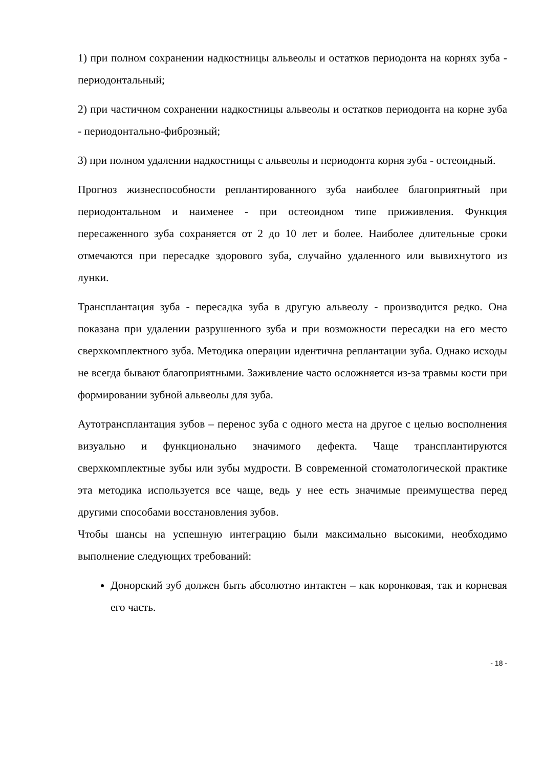1) при полном сохранении надкостницы альвеолы и остатков периодонта на корнях зуба - периодонтальный;
2) при частичном сохранении надкостницы альвеолы и остатков периодонта на корне зуба - периодонтально-фиброзный;
3) при полном удалении надкостницы с альвеолы и периодонта корня зуба - остеоидный.
Прогноз жизнеспособности реплантированного зуба наиболее благоприятный при периодонтальном и наименее - при остеоидном типе приживления. Функция пересаженного зуба сохраняется от 2 до 10 лет и более. Наиболее длительные сроки отмечаются при пересадке здорового зуба, случайно удаленного или вывихнутого из лунки.
Трансплантация зуба - пересадка зуба в другую альвеолу - производится редко. Она показана при удалении разрушенного зуба и при возможности пересадки на его место сверхкомплектного зуба. Методика операции идентична реплантации зуба. Однако исходы не всегда бывают благоприятными. Заживление часто осложняется из-за травмы кости при формировании зубной альвеолы для зуба.
Аутотрансплантация зубов – перенос зуба с одного места на другое с целью восполнения визуально и функционально значимого дефекта. Чаще трансплантируются сверхкомплектные зубы или зубы мудрости. В современной стоматологической практике эта методика используется все чаще, ведь у нее есть значимые преимущества перед другими способами восстановления зубов.
Чтобы шансы на успешную интеграцию были максимально высокими, необходимо выполнение следующих требований:
Донорский зуб должен быть абсолютно интактен – как коронковая, так и корневая его часть.
- 18 -